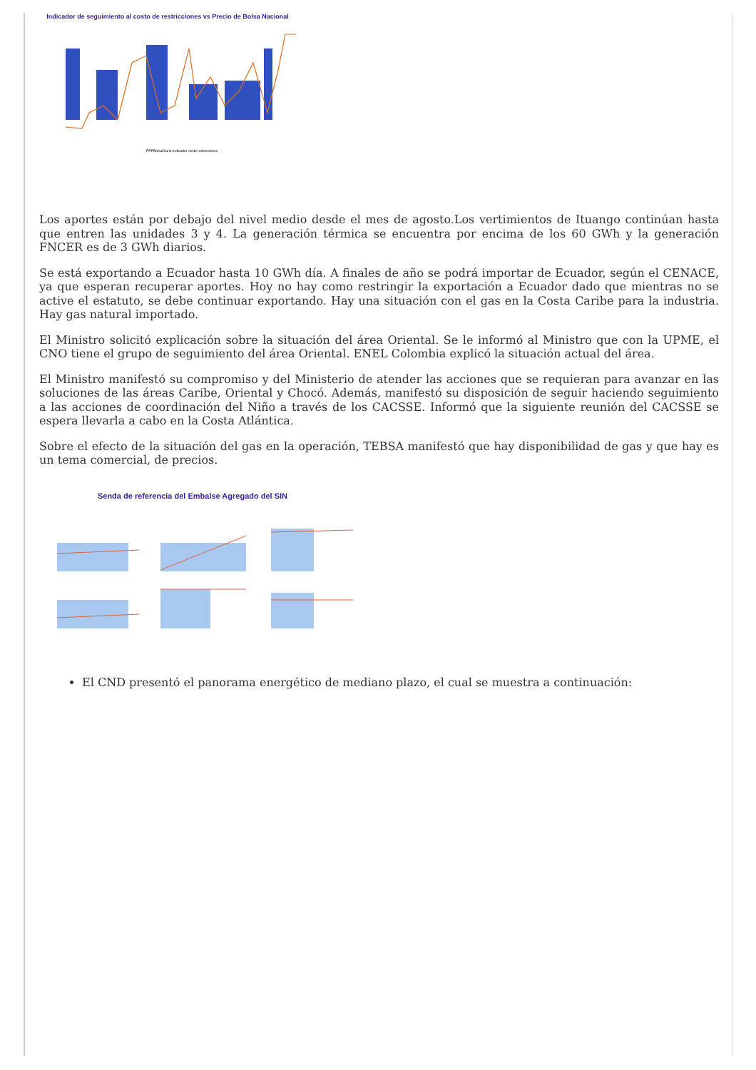Indicador de seguimiento al costo de restricciones vs Precio de Bolsa Nacional
PPPBolsaDiario Indicador costo restricciones
Los aportes están por debajo del nivel medio desde el mes de agosto.Los vertimientos de Ituango continúan hasta que entren las unidades 3 y 4. La generación térmica se encuentra por encima de los 60 GWh y la generación FNCER es de 3 GWh diarios.
Se está exportando a Ecuador hasta 10 GWh día. A finales de año se podrá importar de Ecuador, según el CENACE, ya que esperan recuperar aportes. Hoy no hay como restringir la exportación a Ecuador dado que mientras no se active el estatuto, se debe continuar exportando. Hay una situación con el gas en la Costa Caribe para la industria. Hay gas natural importado.
El Ministro solicitó explicación sobre la situación del área Oriental. Se le informó al Ministro que con la UPME, el CNO tiene el grupo de seguimiento del área Oriental. ENEL Colombia explicó la situación actual del área.
El Ministro manifestó su compromiso y del Ministerio de atender las acciones que se requieran para avanzar en las soluciones de las áreas Caribe, Oriental y Chocó. Además, manifestó su disposición de seguir haciendo seguimiento a las acciones de coordinación del Niño a través de los CACSSE. Informó que la siguiente reunión del CACSSE se espera llevarla a cabo en la Costa Atlántica.
Sobre el efecto de la situación del gas en la operación, TEBSA manifestó que hay disponibilidad de gas y que hay es un tema comercial, de precios.
Senda de referencia del Embalse Agregado del SIN
El CND presentó el panorama energético de mediano plazo, el cual se muestra a continuación: